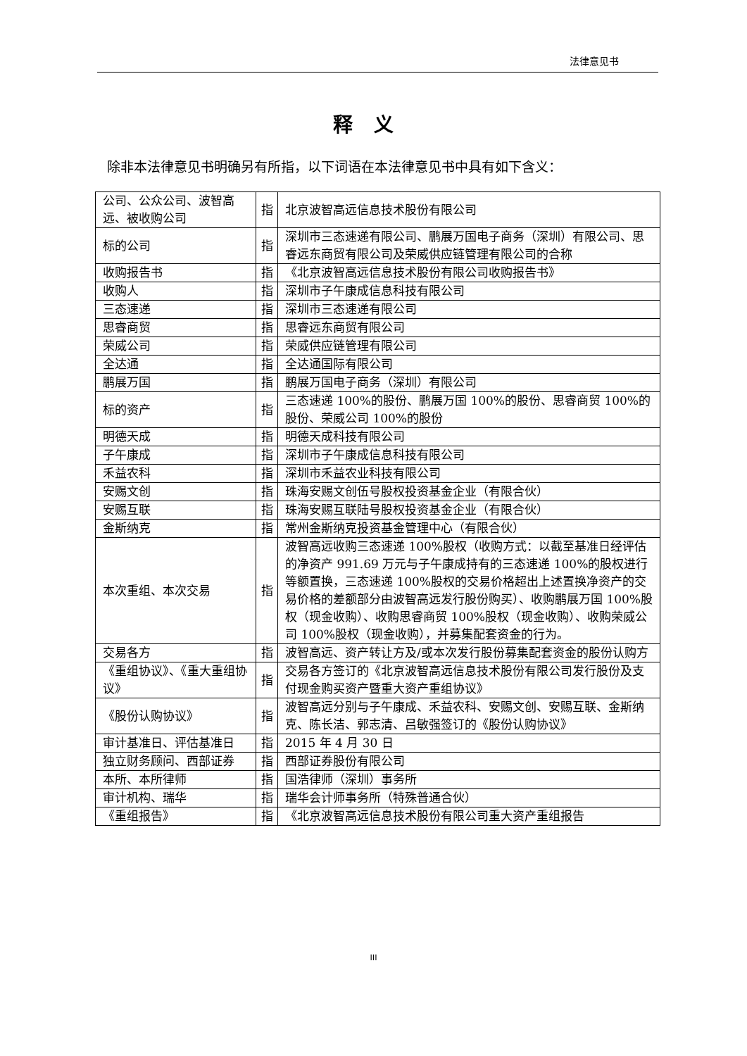法律意见书
释义
除非本法律意见书明确另有所指，以下词语在本法律意见书中具有如下含义：
| 公司、公众公司、波智高远、被收购公司 | 指 | 北京波智高远信息技术股份有限公司 |
| 标的公司 | 指 | 深圳市三态速递有限公司、鹏展万国电子商务（深圳）有限公司、思睿远东商贸有限公司及荣威供应链管理有限公司的合称 |
| 收购报告书 | 指 | 《北京波智高远信息技术股份有限公司收购报告书》 |
| 收购人 | 指 | 深圳市子午康成信息科技有限公司 |
| 三态速递 | 指 | 深圳市三态速递有限公司 |
| 思睿商贸 | 指 | 思睿远东商贸有限公司 |
| 荣威公司 | 指 | 荣威供应链管理有限公司 |
| 全达通 | 指 | 全达通国际有限公司 |
| 鹏展万国 | 指 | 鹏展万国电子商务（深圳）有限公司 |
| 标的资产 | 指 | 三态速递 100%的股份、鹏展万国 100%的股份、思睿商贸 100%的股份、荣威公司 100%的股份 |
| 明德天成 | 指 | 明德天成科技有限公司 |
| 子午康成 | 指 | 深圳市子午康成信息科技有限公司 |
| 禾益农科 | 指 | 深圳市禾益农业科技有限公司 |
| 安赐文创 | 指 | 珠海安赐文创伍号股权投资基金企业（有限合伙） |
| 安赐互联 | 指 | 珠海安赐互联陆号股权投资基金企业（有限合伙） |
| 金斯纳克 | 指 | 常州金斯纳克投资基金管理中心（有限合伙） |
| 本次重组、本次交易 | 指 | 波智高远收购三态速递 100%股权（收购方式：以截至基准日经评估的净资产 991.69 万元与子午康成持有的三态速递 100%的股权进行等额置换，三态速递 100%股权的交易价格超出上述置换净资产的交易价格的差额部分由波智高远发行股份购买）、收购鹏展万国 100%股权（现金收购）、收购思睿商贸 100%股权（现金收购）、收购荣威公司 100%股权（现金收购），并募集配套资金的行为。 |
| 交易各方 | 指 | 波智高远、资产转让方及/或本次发行股份募集配套资金的股份认购方 |
| 《重组协议》、《重大重组协议》 | 指 | 交易各方签订的《北京波智高远信息技术股份有限公司发行股份及支付现金购买资产暨重大资产重组协议》 |
| 《股份认购协议》 | 指 | 波智高远分别与子午康成、禾益农科、安赐文创、安赐互联、金斯纳克、陈长洁、郭志清、吕敏强签订的《股份认购协议》 |
| 审计基准日、评估基准日 | 指 | 2015 年 4 月 30 日 |
| 独立财务顾问、西部证券 | 指 | 西部证券股份有限公司 |
| 本所、本所律师 | 指 | 国浩律师（深圳）事务所 |
| 审计机构、瑞华 | 指 | 瑞华会计师事务所（特殊普通合伙） |
| 《重组报告》 | 指 | 《北京波智高远信息技术股份有限公司重大资产重组报告 |
III